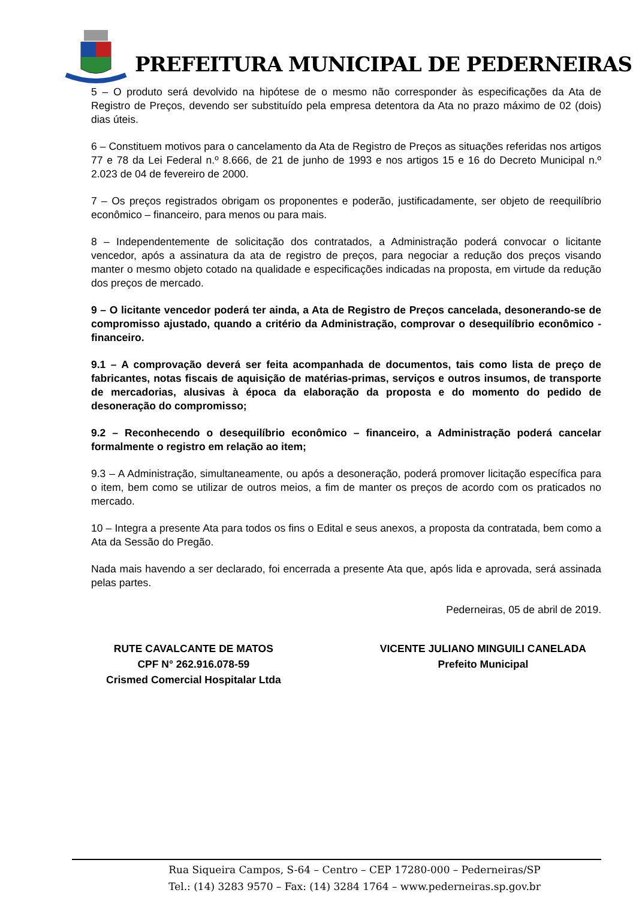PREFEITURA MUNICIPAL DE PEDERNEIRAS
5 – O produto será devolvido na hipótese de o mesmo não corresponder às especificações da Ata de Registro de Preços, devendo ser substituído pela empresa detentora da Ata no prazo máximo de 02 (dois) dias úteis.
6 – Constituem motivos para o cancelamento da Ata de Registro de Preços as situações referidas nos artigos 77 e 78 da Lei Federal n.º 8.666, de 21 de junho de 1993 e nos artigos 15 e 16 do Decreto Municipal n.º 2.023 de 04 de fevereiro de 2000.
7 – Os preços registrados obrigam os proponentes e poderão, justificadamente, ser objeto de reequilíbrio econômico – financeiro, para menos ou para mais.
8 – Independentemente de solicitação dos contratados, a Administração poderá convocar o licitante vencedor, após a assinatura da ata de registro de preços, para negociar a redução dos preços visando manter o mesmo objeto cotado na qualidade e especificações indicadas na proposta, em virtude da redução dos preços de mercado.
9 – O licitante vencedor poderá ter ainda, a Ata de Registro de Preços cancelada, desonerando-se de compromisso ajustado, quando a critério da Administração, comprovar o desequilíbrio econômico - financeiro.
9.1 – A comprovação deverá ser feita acompanhada de documentos, tais como lista de preço de fabricantes, notas fiscais de aquisição de matérias-primas, serviços e outros insumos, de transporte de mercadorias, alusivas à época da elaboração da proposta e do momento do pedido de desoneração do compromisso;
9.2 – Reconhecendo o desequilíbrio econômico – financeiro, a Administração poderá cancelar formalmente o registro em relação ao item;
9.3 – A Administração, simultaneamente, ou após a desoneração, poderá promover licitação específica para o item, bem como se utilizar de outros meios, a fim de manter os preços de acordo com os praticados no mercado.
10 – Integra a presente Ata para todos os fins o Edital e seus anexos, a proposta da contratada, bem como a Ata da Sessão do Pregão.
Nada mais havendo a ser declarado, foi encerrada a presente Ata que, após lida e aprovada, será assinada pelas partes.
Pederneiras, 05 de abril de 2019.
RUTE CAVALCANTE DE MATOS
CPF N° 262.916.078-59
Crismed Comercial Hospitalar Ltda
VICENTE JULIANO MINGUILI CANELADA
Prefeito Municipal
Rua Siqueira Campos, S-64 – Centro – CEP 17280-000 – Pederneiras/SP
Tel.: (14) 3283 9570 – Fax: (14) 3284 1764 – www.pederneiras.sp.gov.br